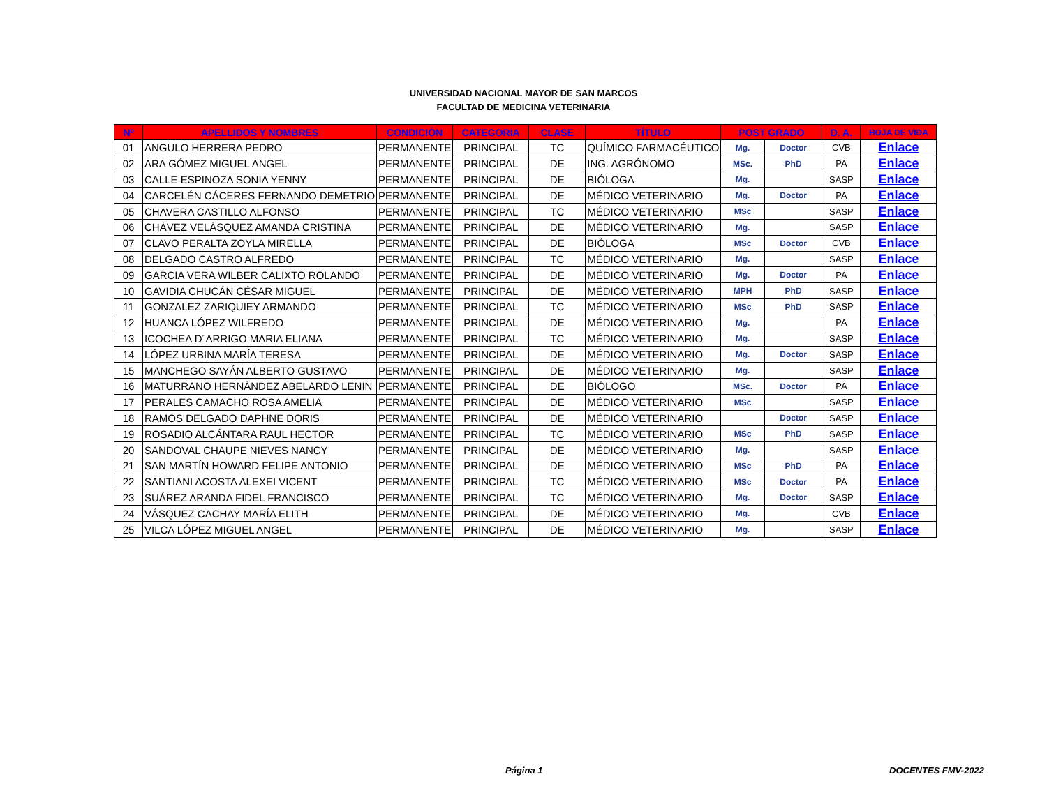UNIVERSIDAD NACIONAL MAYOR DE SAN MARCOS
FACULTAD DE MEDICINA VETERINARIA
| Nº | APELLIDOS Y NOMBRES | CONDICIÓN | CATEGORIA | CLASE | TÍTULO | POST GRADO | | D. A. | HOJA DE VIDA |
| --- | --- | --- | --- | --- | --- | --- | --- | --- | --- |
| 01 | ANGULO HERRERA PEDRO | PERMANENTE | PRINCIPAL | TC | QUÍMICO FARMACÉUTICO | Mg. | Doctor | CVB | Enlace |
| 02 | ARA GÓMEZ MIGUEL ANGEL | PERMANENTE | PRINCIPAL | DE | ING. AGRÓNOMO | MSc. | PhD | PA | Enlace |
| 03 | CALLE ESPINOZA SONIA YENNY | PERMANENTE | PRINCIPAL | DE | BIÓLOGA | Mg. | | SASP | Enlace |
| 04 | CARCELÉN CÁCERES FERNANDO DEMETRIO | PERMANENTE | PRINCIPAL | DE | MÉDICO VETERINARIO | Mg. | Doctor | PA | Enlace |
| 05 | CHAVERA CASTILLO ALFONSO | PERMANENTE | PRINCIPAL | TC | MÉDICO VETERINARIO | MSc | | SASP | Enlace |
| 06 | CHÁVEZ VELÁSQUEZ AMANDA CRISTINA | PERMANENTE | PRINCIPAL | DE | MÉDICO VETERINARIO | Mg. | | SASP | Enlace |
| 07 | CLAVO PERALTA ZOYLA MIRELLA | PERMANENTE | PRINCIPAL | DE | BIÓLOGA | MSc | Doctor | CVB | Enlace |
| 08 | DELGADO CASTRO ALFREDO | PERMANENTE | PRINCIPAL | TC | MÉDICO VETERINARIO | Mg. | | SASP | Enlace |
| 09 | GARCIA VERA WILBER CALIXTO ROLANDO | PERMANENTE | PRINCIPAL | DE | MÉDICO VETERINARIO | Mg. | Doctor | PA | Enlace |
| 10 | GAVIDIA CHUCÁN CÉSAR MIGUEL | PERMANENTE | PRINCIPAL | DE | MÉDICO VETERINARIO | MPH | PhD | SASP | Enlace |
| 11 | GONZALEZ ZARIQUIEY ARMANDO | PERMANENTE | PRINCIPAL | TC | MÉDICO VETERINARIO | MSc | PhD | SASP | Enlace |
| 12 | HUANCA LÓPEZ WILFREDO | PERMANENTE | PRINCIPAL | DE | MÉDICO VETERINARIO | Mg. | | PA | Enlace |
| 13 | ICOCHEA D´ARRIGO MARIA ELIANA | PERMANENTE | PRINCIPAL | TC | MÉDICO VETERINARIO | Mg. | | SASP | Enlace |
| 14 | LÓPEZ URBINA MARÍA TERESA | PERMANENTE | PRINCIPAL | DE | MÉDICO VETERINARIO | Mg. | Doctor | SASP | Enlace |
| 15 | MANCHEGO SAYÁN ALBERTO GUSTAVO | PERMANENTE | PRINCIPAL | DE | MÉDICO VETERINARIO | Mg. | | SASP | Enlace |
| 16 | MATURRANO HERNÁNDEZ ABELARDO LENIN | PERMANENTE | PRINCIPAL | DE | BIÓLOGO | MSc. | Doctor | PA | Enlace |
| 17 | PERALES CAMACHO ROSA AMELIA | PERMANENTE | PRINCIPAL | DE | MÉDICO VETERINARIO | MSc | | SASP | Enlace |
| 18 | RAMOS DELGADO DAPHNE DORIS | PERMANENTE | PRINCIPAL | DE | MÉDICO VETERINARIO | | Doctor | SASP | Enlace |
| 19 | ROSADIO ALCÁNTARA RAUL HECTOR | PERMANENTE | PRINCIPAL | TC | MÉDICO VETERINARIO | MSc | PhD | SASP | Enlace |
| 20 | SANDOVAL CHAUPE NIEVES NANCY | PERMANENTE | PRINCIPAL | DE | MÉDICO VETERINARIO | Mg. | | SASP | Enlace |
| 21 | SAN MARTÍN HOWARD FELIPE ANTONIO | PERMANENTE | PRINCIPAL | DE | MÉDICO VETERINARIO | MSc | PhD | PA | Enlace |
| 22 | SANTIANI ACOSTA ALEXEI VICENT | PERMANENTE | PRINCIPAL | TC | MÉDICO VETERINARIO | MSc | Doctor | PA | Enlace |
| 23 | SUÁREZ ARANDA FIDEL FRANCISCO | PERMANENTE | PRINCIPAL | TC | MÉDICO VETERINARIO | Mg. | Doctor | SASP | Enlace |
| 24 | VÁSQUEZ CACHAY MARÍA ELITH | PERMANENTE | PRINCIPAL | DE | MÉDICO VETERINARIO | Mg. | | CVB | Enlace |
| 25 | VILCA LÓPEZ MIGUEL ANGEL | PERMANENTE | PRINCIPAL | DE | MÉDICO VETERINARIO | Mg. | | SASP | Enlace |
Página 1 DOCENTES FMV-2022